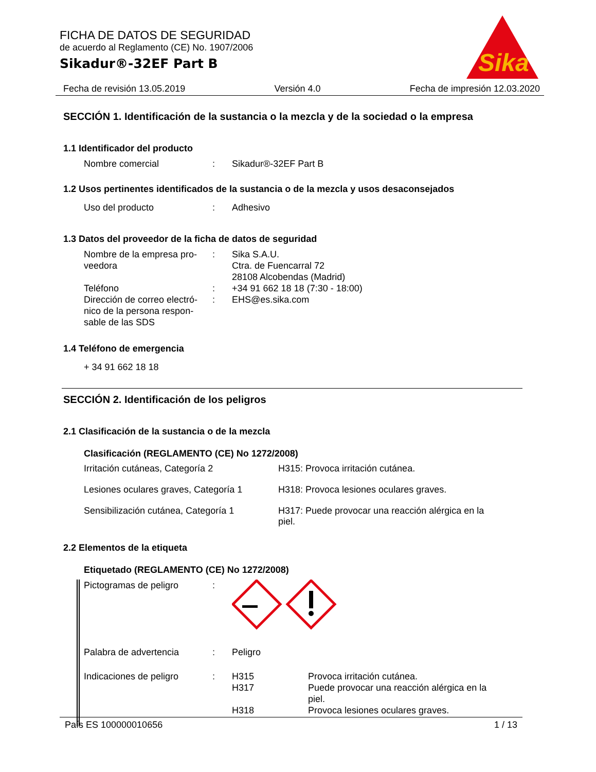FICHA DE DATOS DE SEGURIDAD
de acuerdo al Reglamento (CE) No. 1907/2006
Sikadur®-32EF Part B
Sika
®
Fecha de revisión 13.05.2019 Versión 4.0 Fecha de impresión 12.03.2020
SECCIÓN 1. Identificación de la sustancia o la mezcla y de la sociedad o la empresa
1.1 Identificador del producto
Nombre comercial : Sikadur®-32EF Part B
1.2 Usos pertinentes identificados de la sustancia o de la mezcla y usos desaconsejados
Uso del producto : Adhesivo
1.3 Datos del proveedor de la ficha de datos de seguridad
Nombre de la empresa pro-
veedora
: Sika S.A.U.
Ctra. de Fuencarral 72
28108 Alcobendas (Madrid)
Teléfono : +34 91 662 18 18 (7:30 - 18:00)
Dirección de correo electró-
nico de la persona respon-
sable de las SDS
: EHS@es.sika.com
1.4 Teléfono de emergencia
+ 34 91 662 18 18
SECCIÓN 2. Identificación de los peligros
2.1 Clasificación de la sustancia o de la mezcla
Clasificación (REGLAMENTO (CE) No 1272/2008)
Irritación cutáneas, Categoría 2 H315: Provoca irritación cutánea.
Lesiones oculares graves, Categoría 1
H318: Provoca lesiones oculares graves.
Sensibilización cutánea, Categoría 1
H317: Puede provocar una reacción alérgica en la
piel.
2.2 Elementos de la etiqueta
Etiquetado (REGLAMENTO (CE) No 1272/2008)
Pictogramas de peligro :
Palabra de advertencia : Peligro
Indicaciones de peligro : H315
H317
H318
Provoca irritación cutánea.
Puede provocar una reacción alérgica en la
piel.
Provoca lesiones oculares graves.
País ES 100000010656 1 / 13